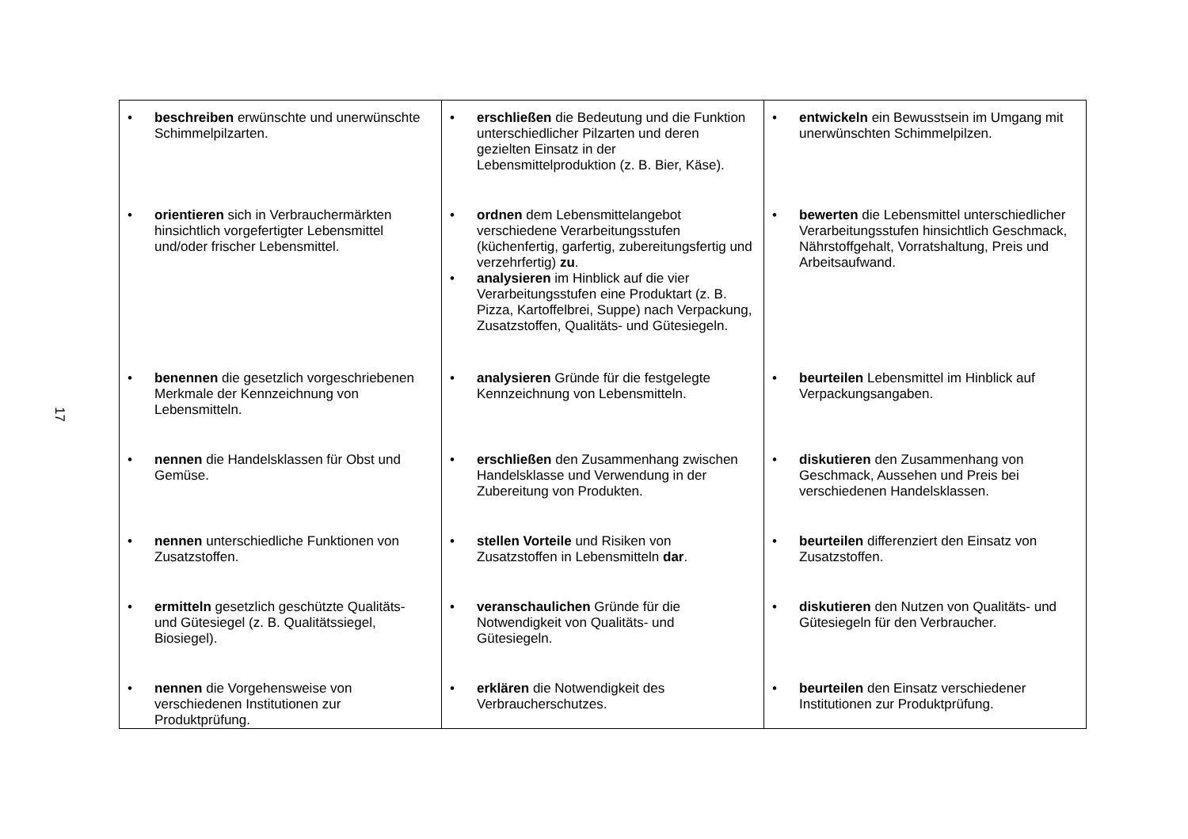17
| • beschreiben erwünschte und unerwünschte Schimmelpilzarten. | • erschließen die Bedeutung und die Funktion unterschiedlicher Pilzarten und deren gezielten Einsatz in der Lebensmittelproduktion (z. B. Bier, Käse). | • entwickeln ein Bewusstsein im Umgang mit unerwünschten Schimmelpilzen. |
| • orientieren sich in Verbrauchermärkten hinsichtlich vorgefertigter Lebensmittel und/oder frischer Lebensmittel. | • ordnen dem Lebensmittelangebot verschiedene Verarbeitungsstufen (küchenfertig, garfertig, zubereitungsfertig und verzehrfertig) zu . • analysieren im Hinblick auf die vier Verarbeitungsstufen eine Produktart (z. B. Pizza, Kartoffelbrei, Suppe) nach Verpackung, Zusatzstoffen, Qualitäts- und Gütesiegeln. | • bewerten die Lebensmittel unterschiedlicher Verarbeitungsstufen hinsichtlich Geschmack, Nährstoffgehalt, Vorratshaltung, Preis und Arbeitsaufwand. |
| • benennen die gesetzlich vorgeschriebenen Merkmale der Kennzeichnung von Lebensmitteln. | • analysieren Gründe für die festgelegte Kennzeichnung von Lebensmitteln. | • beurteilen Lebensmittel im Hinblick auf Verpackungsangaben. |
| • nennen die Handelsklassen für Obst und Gemüse. | • erschließen den Zusammenhang zwischen Handelsklasse und Verwendung in der Zubereitung von Produkten. | • diskutieren den Zusammenhang von Geschmack, Aussehen und Preis bei verschiedenen Handelsklassen. |
| • nennen unterschiedliche Funktionen von Zusatzstoffen. | • stellen Vorteile und Risiken von Zusatzstoffen in Lebensmitteln dar . | • beurteilen differenziert den Einsatz von Zusatzstoffen. |
| • ermitteln gesetzlich geschützte Qualitäts- und Gütesiegel (z. B. Qualitätssiegel, Biosiegel). | • veranschaulichen Gründe für die Notwendigkeit von Qualitäts- und Gütesiegeln. | • diskutieren den Nutzen von Qualitäts- und Gütesiegeln für den Verbraucher. |
| • nennen die Vorgehensweise von verschiedenen Institutionen zur Produktprüfung. | • erklären die Notwendigkeit des Verbraucherschutzes. | • beurteilen den Einsatz verschiedener Institutionen zur Produktprüfung. |